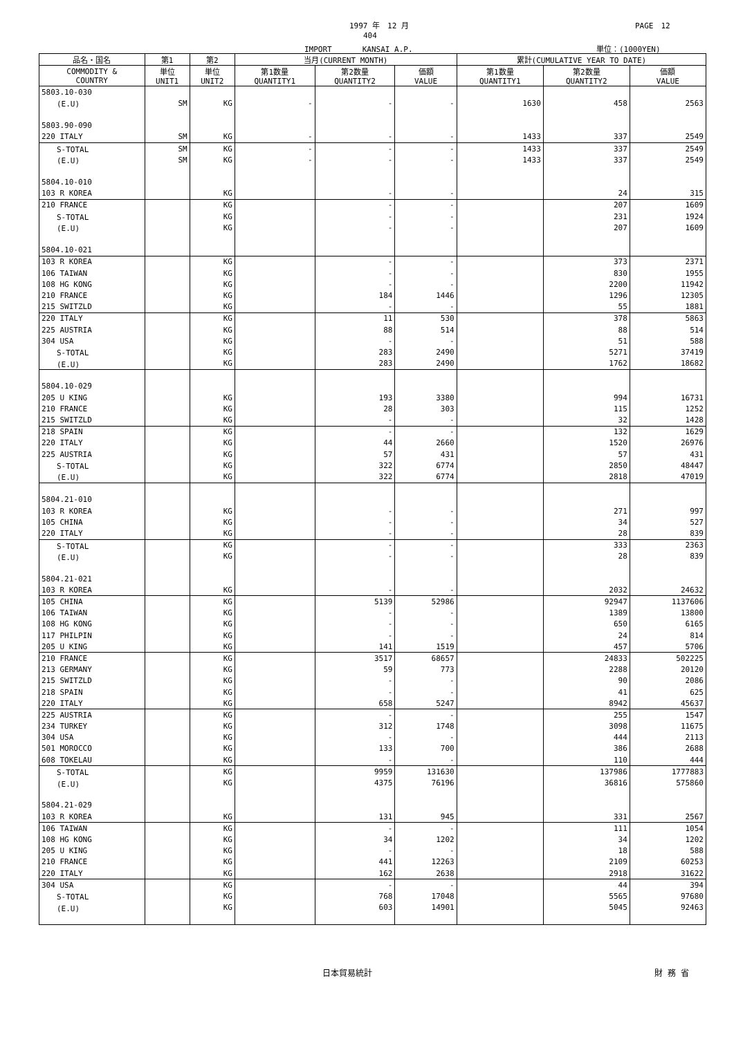1997 年　12 月 PAGE　12
404
IMPORT　　　　KANSAI A.P. 単位：(1000YEN)
| 品名・国名 | 第1 | 第2 | 当月(CURRENT MONTH) | | | 累計(CUMULATIVE YEAR TO DATE) | | |
| --- | --- | --- | --- | --- | --- | --- | --- | --- |
| COMMODITY & COUNTRY | 単位 UNIT1 | 単位 UNIT2 | 第1数量 QUANTITY1 | 第2数量 QUANTITY2 | 価額 VALUE | 第1数量 QUANTITY1 | 第2数量 QUANTITY2 | 価額 VALUE |
| 5803.10-030 | | | | | | | | |
| (E.U) | SM | KG | - | - | - | 1630 | 458 | 2563 |
| 5803.90-090 | | | | | | | | |
| 220 ITALY | SM | KG | - | - | - | 1433 | 337 | 2549 |
| S-TOTAL | SM | KG | - | - | - | 1433 | 337 | 2549 |
| (E.U) | SM | KG | - | - | - | 1433 | 337 | 2549 |
| 5804.10-010 | | | | | | | | |
| 103 R KOREA | | KG | | - | - | | 24 | 315 |
| 210 FRANCE | | KG | | - | - | | 207 | 1609 |
| S-TOTAL | | KG | | - | - | | 231 | 1924 |
| (E.U) | | KG | | - | - | | 207 | 1609 |
| 5804.10-021 | | | | | | | | |
| 103 R KOREA | | KG | | - | - | | 373 | 2371 |
| 106 TAIWAN | | KG | | - | - | | 830 | 1955 |
| 108 HG KONG | | KG | | - | - | | 2200 | 11942 |
| 210 FRANCE | | KG | | 184 | 1446 | | 1296 | 12305 |
| 215 SWITZLD | | KG | | - | - | | 55 | 1881 |
| 220 ITALY | | KG | | 11 | 530 | | 378 | 5863 |
| 225 AUSTRIA | | KG | | 88 | 514 | | 88 | 514 |
| 304 USA | | KG | | - | - | | 51 | 588 |
| S-TOTAL | | KG | | 283 | 2490 | | 5271 | 37419 |
| (E.U) | | KG | | 283 | 2490 | | 1762 | 18682 |
| 5804.10-029 | | | | | | | | |
| 205 U KING | | KG | | 193 | 3380 | | 994 | 16731 |
| 210 FRANCE | | KG | | 28 | 303 | | 115 | 1252 |
| 215 SWITZLD | | KG | | - | - | | 32 | 1428 |
| 218 SPAIN | | KG | | - | - | | 132 | 1629 |
| 220 ITALY | | KG | | 44 | 2660 | | 1520 | 26976 |
| 225 AUSTRIA | | KG | | 57 | 431 | | 57 | 431 |
| S-TOTAL | | KG | | 322 | 6774 | | 2850 | 48447 |
| (E.U) | | KG | | 322 | 6774 | | 2818 | 47019 |
| 5804.21-010 | | | | | | | | |
| 103 R KOREA | | KG | | - | - | | 271 | 997 |
| 105 CHINA | | KG | | - | - | | 34 | 527 |
| 220 ITALY | | KG | | - | - | | 28 | 839 |
| S-TOTAL | | KG | | - | - | | 333 | 2363 |
| (E.U) | | KG | | - | - | | 28 | 839 |
| 5804.21-021 | | | | | | | | |
| 103 R KOREA | | KG | | - | - | | 2032 | 24632 |
| 105 CHINA | | KG | | 5139 | 52986 | | 92947 | 1137606 |
| 106 TAIWAN | | KG | | - | - | | 1389 | 13800 |
| 108 HG KONG | | KG | | - | - | | 650 | 6165 |
| 117 PHILPIN | | KG | | - | - | | 24 | 814 |
| 205 U KING | | KG | | 141 | 1519 | | 457 | 5706 |
| 210 FRANCE | | KG | | 3517 | 68657 | | 24833 | 502225 |
| 213 GERMANY | | KG | | 59 | 773 | | 2288 | 20120 |
| 215 SWITZLD | | KG | | - | - | | 90 | 2086 |
| 218 SPAIN | | KG | | - | - | | 41 | 625 |
| 220 ITALY | | KG | | 658 | 5247 | | 8942 | 45637 |
| 225 AUSTRIA | | KG | | - | - | | 255 | 1547 |
| 234 TURKEY | | KG | | 312 | 1748 | | 3098 | 11675 |
| 304 USA | | KG | | - | - | | 444 | 2113 |
| 501 MOROCCO | | KG | | 133 | 700 | | 386 | 2688 |
| 608 TOKELAU | | KG | | - | - | | 110 | 444 |
| S-TOTAL | | KG | | 9959 | 131630 | | 137986 | 1777883 |
| (E.U) | | KG | | 4375 | 76196 | | 36816 | 575860 |
| 5804.21-029 | | | | | | | | |
| 103 R KOREA | | KG | | 131 | 945 | | 331 | 2567 |
| 106 TAIWAN | | KG | | - | - | | 111 | 1054 |
| 108 HG KONG | | KG | | 34 | 1202 | | 34 | 1202 |
| 205 U KING | | KG | | - | - | | 18 | 588 |
| 210 FRANCE | | KG | | 441 | 12263 | | 2109 | 60253 |
| 220 ITALY | | KG | | 162 | 2638 | | 2918 | 31622 |
| 304 USA | | KG | | - | - | | 44 | 394 |
| S-TOTAL | | KG | | 768 | 17048 | | 5565 | 97680 |
| (E.U) | | KG | | 603 | 14901 | | 5045 | 92463 |
日本貿易統計 財 務 省